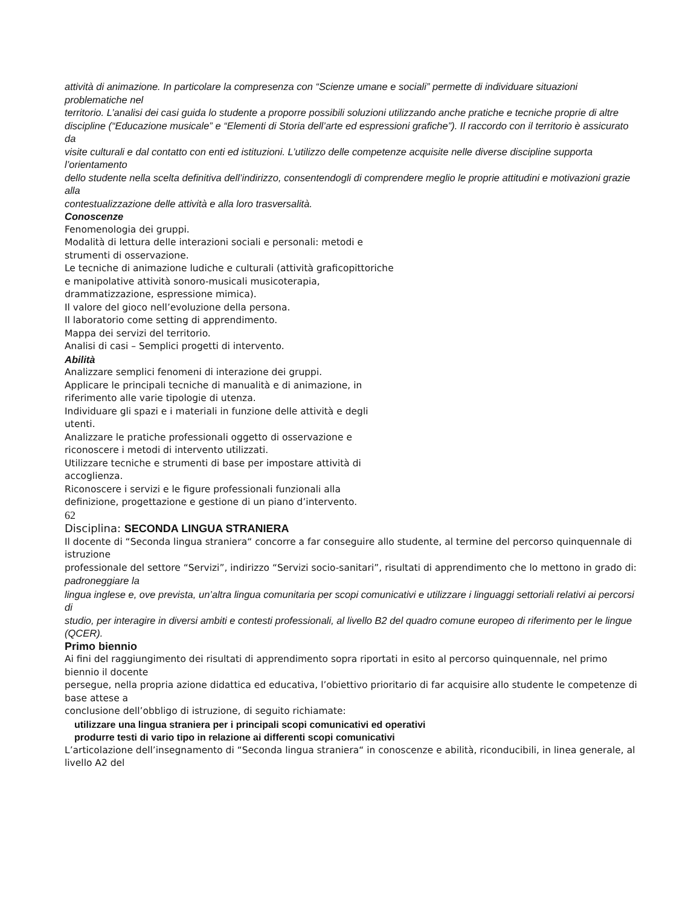attività di animazione. In particolare la compresenza con “Scienze umane e sociali” permette di individuare situazioni problematiche nel
territorio. L’analisi dei casi guida lo studente a proporre possibili soluzioni utilizzando anche pratiche e tecniche proprie di altre
discipline (“Educazione musicale” e “Elementi di Storia dell’arte ed espressioni grafiche”). Il raccordo con il territorio è assicurato da
visite culturali e dal contatto con enti ed istituzioni. L’utilizzo delle competenze acquisite nelle diverse discipline supporta l’orientamento
dello studente nella scelta definitiva dell’indirizzo, consentendogli di comprendere meglio le proprie attitudini e motivazioni grazie alla
contestualizzazione delle attività e alla loro trasversalità.
Conoscenze
Fenomenologia dei gruppi.
Modalità di lettura delle interazioni sociali e personali: metodi e
strumenti di osservazione.
Le tecniche di animazione ludiche e culturali (attività graficopittoriche
e manipolative attività sonoro-musicali musicoterapia,
drammatizzazione, espressione mimica).
Il valore del gioco nell’evoluzione della persona.
Il laboratorio come setting di apprendimento.
Mappa dei servizi del territorio.
Analisi di casi – Semplici progetti di intervento.
Abilità
Analizzare semplici fenomeni di interazione dei gruppi.
Applicare le principali tecniche di manualità e di animazione, in
riferimento alle varie tipologie di utenza.
Individuare gli spazi e i materiali in funzione delle attività e degli
utenti.
Analizzare le pratiche professionali oggetto di osservazione e
riconoscere i metodi di intervento utilizzati.
Utilizzare tecniche e strumenti di base per impostare attività di
accoglienza.
Riconoscere i servizi e le figure professionali funzionali alla
definizione, progettazione e gestione di un piano d’intervento.
62
Disciplina: SECONDA LINGUA STRANIERA
Il docente di “Seconda lingua straniera“ concorre a far conseguire allo studente, al termine del percorso quinquennale di istruzione
professionale del settore “Servizi”, indirizzo “Servizi socio-sanitari”, risultati di apprendimento che lo mettono in grado di: padroneggiare la
lingua inglese e, ove prevista, un’altra lingua comunitaria per scopi comunicativi e utilizzare i linguaggi settoriali relativi ai percorsi di
studio, per interagire in diversi ambiti e contesti professionali, al livello B2 del quadro comune europeo di riferimento per le lingue
(QCER).
Primo biennio
Ai fini del raggiungimento dei risultati di apprendimento sopra riportati in esito al percorso quinquennale, nel primo biennio il docente
persegue, nella propria azione didattica ed educativa, l’obiettivo prioritario di far acquisire allo studente le competenze di base attese a
conclusione dell’obbligo di istruzione, di seguito richiamate:
utilizzare una lingua straniera per i principali scopi comunicativi ed operativi
produrre testi di vario tipo in relazione ai differenti scopi comunicativi
L’articolazione dell’insegnamento di “Seconda lingua straniera“ in conoscenze e abilità, riconducibili, in linea generale, al livello A2 del